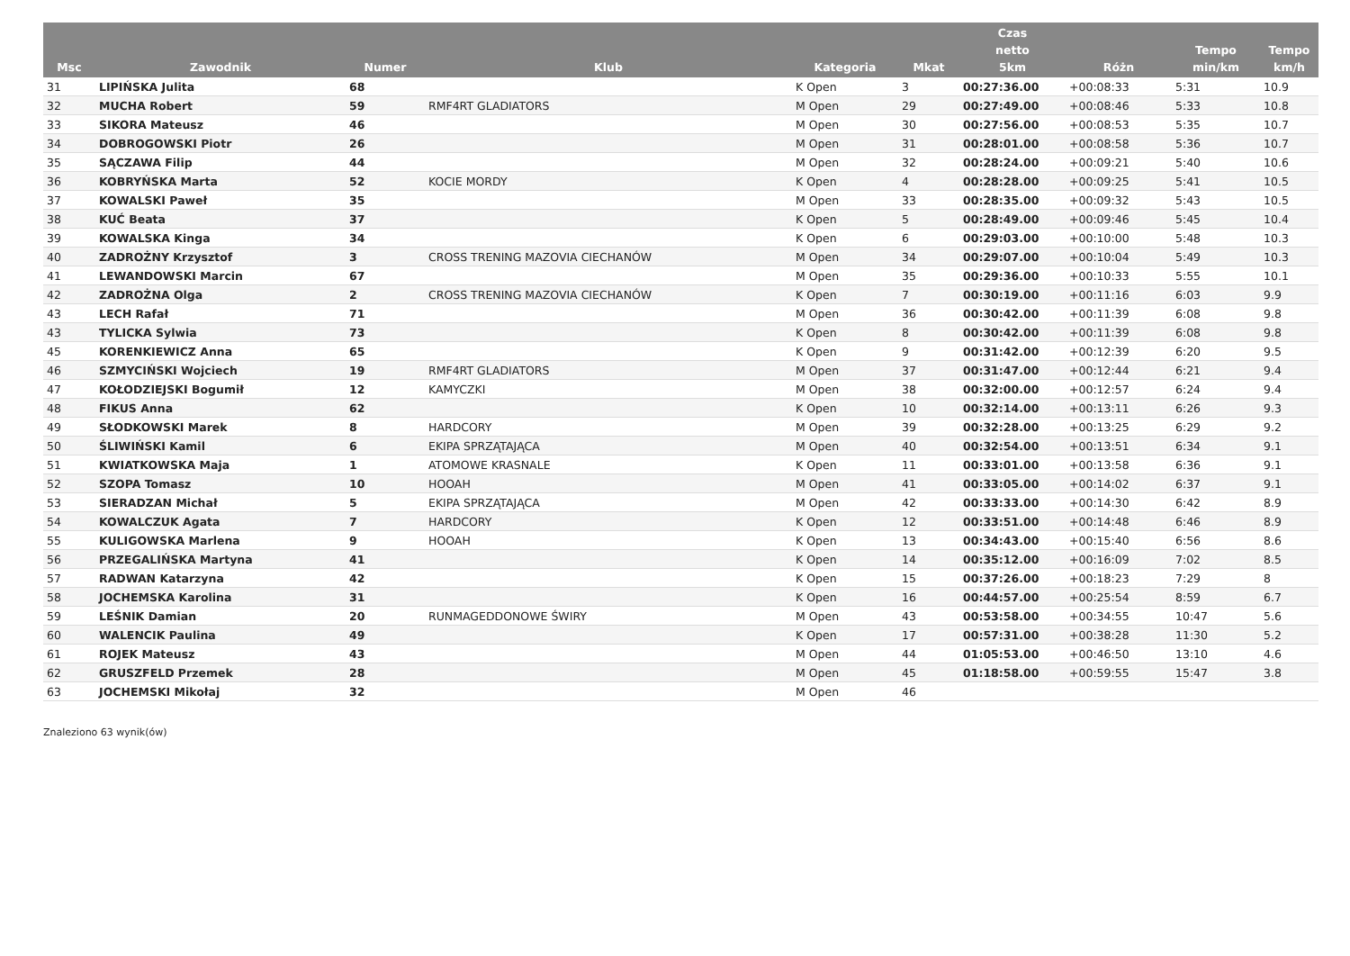| Msc | Zawodnik | Numer | Klub | Kategoria | Mkat | Czas netto 5km | Różn | Tempo min/km | Tempo km/h |
| --- | --- | --- | --- | --- | --- | --- | --- | --- | --- |
| 31 | LIPIŃSKA Julita | 68 | | K Open | 3 | 00:27:36.00 | +00:08:33 | 5:31 | 10.9 |
| 32 | MUCHA Robert | 59 | RMF4RT GLADIATORS | M Open | 29 | 00:27:49.00 | +00:08:46 | 5:33 | 10.8 |
| 33 | SIKORA Mateusz | 46 | | M Open | 30 | 00:27:56.00 | +00:08:53 | 5:35 | 10.7 |
| 34 | DOBROGOWSKI Piotr | 26 | | M Open | 31 | 00:28:01.00 | +00:08:58 | 5:36 | 10.7 |
| 35 | SĄCZAWA Filip | 44 | | M Open | 32 | 00:28:24.00 | +00:09:21 | 5:40 | 10.6 |
| 36 | KOBRYŃSKA Marta | 52 | KOCIE MORDY | K Open | 4 | 00:28:28.00 | +00:09:25 | 5:41 | 10.5 |
| 37 | KOWALSKI Paweł | 35 | | M Open | 33 | 00:28:35.00 | +00:09:32 | 5:43 | 10.5 |
| 38 | KUĆ Beata | 37 | | K Open | 5 | 00:28:49.00 | +00:09:46 | 5:45 | 10.4 |
| 39 | KOWALSKA Kinga | 34 | | K Open | 6 | 00:29:03.00 | +00:10:00 | 5:48 | 10.3 |
| 40 | ZADROŻNY Krzysztof | 3 | CROSS TRENING MAZOVIA CIECHANÓW | M Open | 34 | 00:29:07.00 | +00:10:04 | 5:49 | 10.3 |
| 41 | LEWANDOWSKI Marcin | 67 | | M Open | 35 | 00:29:36.00 | +00:10:33 | 5:55 | 10.1 |
| 42 | ZADROŻNA Olga | 2 | CROSS TRENING MAZOVIA CIECHANÓW | K Open | 7 | 00:30:19.00 | +00:11:16 | 6:03 | 9.9 |
| 43 | LECH Rafał | 71 | | M Open | 36 | 00:30:42.00 | +00:11:39 | 6:08 | 9.8 |
| 43 | TYLICKA Sylwia | 73 | | K Open | 8 | 00:30:42.00 | +00:11:39 | 6:08 | 9.8 |
| 45 | KORENKIEWICZ Anna | 65 | | K Open | 9 | 00:31:42.00 | +00:12:39 | 6:20 | 9.5 |
| 46 | SZMYCIŃSKI Wojciech | 19 | RMF4RT GLADIATORS | M Open | 37 | 00:31:47.00 | +00:12:44 | 6:21 | 9.4 |
| 47 | KOŁODZIEJSKI Bogumił | 12 | KAMYCZKI | M Open | 38 | 00:32:00.00 | +00:12:57 | 6:24 | 9.4 |
| 48 | FIKUS Anna | 62 | | K Open | 10 | 00:32:14.00 | +00:13:11 | 6:26 | 9.3 |
| 49 | SŁODKOWSKI Marek | 8 | HARDCORY | M Open | 39 | 00:32:28.00 | +00:13:25 | 6:29 | 9.2 |
| 50 | ŚLIWIŃSKI Kamil | 6 | EKIPA SPRZĄTAJĄCA | M Open | 40 | 00:32:54.00 | +00:13:51 | 6:34 | 9.1 |
| 51 | KWIATKOWSKA Maja | 1 | ATOMOWE KRASNALE | K Open | 11 | 00:33:01.00 | +00:13:58 | 6:36 | 9.1 |
| 52 | SZOPA Tomasz | 10 | HOOAH | M Open | 41 | 00:33:05.00 | +00:14:02 | 6:37 | 9.1 |
| 53 | SIERADZAN Michał | 5 | EKIPA SPRZĄTAJĄCA | M Open | 42 | 00:33:33.00 | +00:14:30 | 6:42 | 8.9 |
| 54 | KOWALCZUK Agata | 7 | HARDCORY | K Open | 12 | 00:33:51.00 | +00:14:48 | 6:46 | 8.9 |
| 55 | KULIGOWSKA Marlena | 9 | HOOAH | K Open | 13 | 00:34:43.00 | +00:15:40 | 6:56 | 8.6 |
| 56 | PRZEGALIŃSKA Martyna | 41 | | K Open | 14 | 00:35:12.00 | +00:16:09 | 7:02 | 8.5 |
| 57 | RADWAN Katarzyna | 42 | | K Open | 15 | 00:37:26.00 | +00:18:23 | 7:29 | 8 |
| 58 | JOCHEMSKA Karolina | 31 | | K Open | 16 | 00:44:57.00 | +00:25:54 | 8:59 | 6.7 |
| 59 | LEŚNIK Damian | 20 | RUNMAGEDDONOWE ŚWIRY | M Open | 43 | 00:53:58.00 | +00:34:55 | 10:47 | 5.6 |
| 60 | WALENCIK Paulina | 49 | | K Open | 17 | 00:57:31.00 | +00:38:28 | 11:30 | 5.2 |
| 61 | ROJEK Mateusz | 43 | | M Open | 44 | 01:05:53.00 | +00:46:50 | 13:10 | 4.6 |
| 62 | GRUSZFELD Przemek | 28 | | M Open | 45 | 01:18:58.00 | +00:59:55 | 15:47 | 3.8 |
| 63 | JOCHEMSKI Mikołaj | 32 | | M Open | 46 | | | | |
Znaleziono 63 wynik(ów)